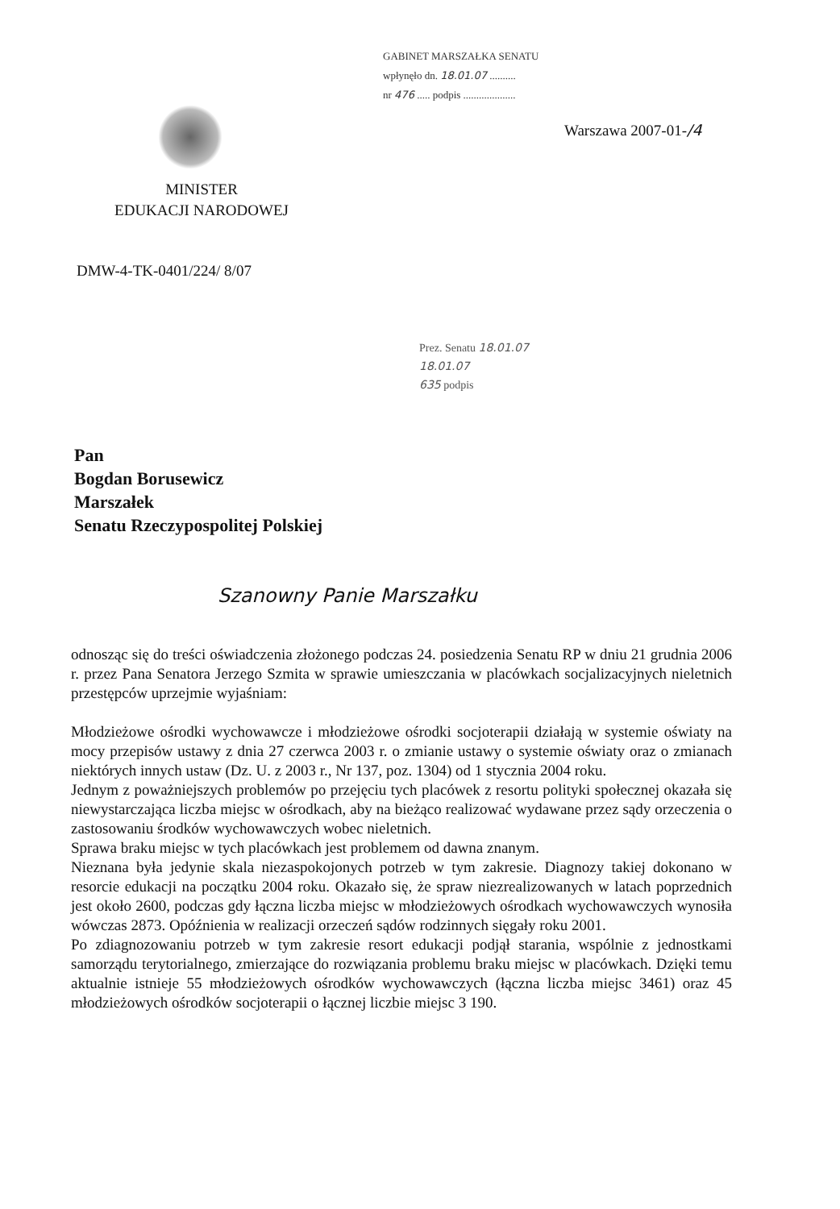GABINET MARSZAŁKA SENATU
wpłynęło dn. 18.01.07 ..........
nr 476 ..... podpis ....................
Warszawa 2007-01-/4
MINISTER
EDUKACJI NARODOWEJ
DMW-4-TK-0401/224/ 8/07
Prez. Senatu 18.01.07
18.01.07
635 podpis
Pan
Bogdan Borusewicz
Marszałek
Senatu Rzeczypospolitej Polskiej
Szanowny Panie Marszałku
odnosząc się do treści oświadczenia złożonego podczas 24. posiedzenia Senatu RP w dniu 21 grudnia 2006 r. przez Pana Senatora Jerzego Szmita w sprawie umieszczania w placówkach socjalizacyjnych nieletnich przestępców uprzejmie wyjaśniam:
Młodzieżowe ośrodki wychowawcze i młodzieżowe ośrodki socjoterapii działają w systemie oświaty na mocy przepisów ustawy z dnia 27 czerwca 2003 r. o zmianie ustawy o systemie oświaty oraz o zmianach niektórych innych ustaw (Dz. U. z 2003 r., Nr 137, poz. 1304) od 1 stycznia 2004 roku.
Jednym z poważniejszych problemów po przejęciu tych placówek z resortu polityki społecznej okazała się niewystarczająca liczba miejsc w ośrodkach, aby na bieżąco realizować wydawane przez sądy orzeczenia o zastosowaniu środków wychowawczych wobec nieletnich.
Sprawa braku miejsc w tych placówkach jest problemem od dawna znanym.
Nieznana była jedynie skala niezaspokojonych potrzeb w tym zakresie. Diagnozy takiej dokonano w resorcie edukacji na początku 2004 roku. Okazało się, że spraw niezrealizowanych w latach poprzednich jest około 2600, podczas gdy łączna liczba miejsc w młodzieżowych ośrodkach wychowawczych wynosiła wówczas 2873. Opóźnienia w realizacji orzeczeń sądów rodzinnych sięgały roku 2001.
Po zdiagnozowaniu potrzeb w tym zakresie resort edukacji podjął starania, wspólnie z jednostkami samorządu terytorialnego, zmierzające do rozwiązania problemu braku miejsc w placówkach. Dzięki temu aktualnie istnieje 55 młodzieżowych ośrodków wychowawczych (łączna liczba miejsc 3461) oraz 45 młodzieżowych ośrodków socjoterapii o łącznej liczbie miejsc 3 190.